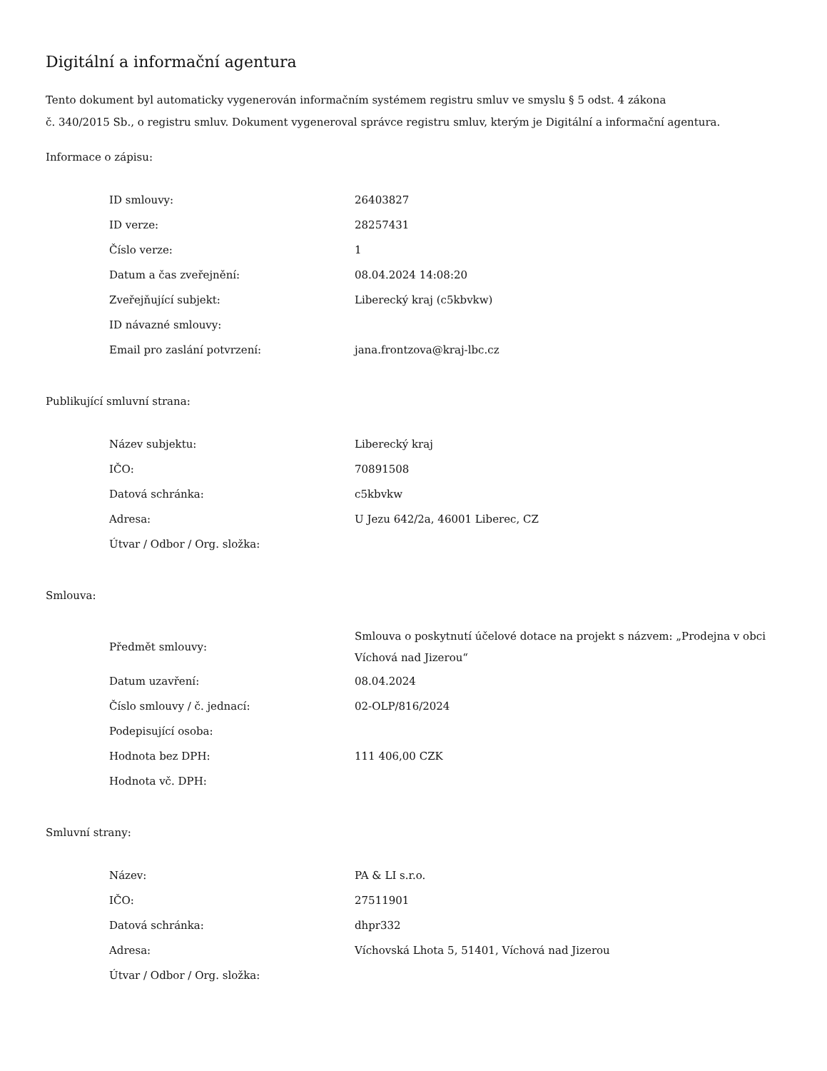Digitální a informační agentura
Tento dokument byl automaticky vygenerován informačním systémem registru smluv ve smyslu § 5 odst. 4 zákona
č. 340/2015 Sb., o registru smluv. Dokument vygeneroval správce registru smluv, kterým je Digitální a informační agentura.
Informace o zápisu:
| ID smlouvy: | 26403827 |
| ID verze: | 28257431 |
| Číslo verze: | 1 |
| Datum a čas zveřejnění: | 08.04.2024 14:08:20 |
| Zveřejňující subjekt: | Liberecký kraj (c5kbvkw) |
| ID návazné smlouvy: | |
| Email pro zaslání potvrzení: | jana.frontzova@kraj-lbc.cz |
Publikující smluvní strana:
| Název subjektu: | Liberecký kraj |
| IČO: | 70891508 |
| Datová schránka: | c5kbvkw |
| Adresa: | U Jezu 642/2a, 46001 Liberec, CZ |
| Útvar / Odbor / Org. složka: | |
Smlouva:
| Předmět smlouvy: | Smlouva o poskytnutí účelové dotace na projekt s názvem: „Prodejna v obci Víchová nad Jizerou“ |
| Datum uzavření: | 08.04.2024 |
| Číslo smlouvy / č. jednací: | 02-OLP/816/2024 |
| Podepisující osoba: | |
| Hodnota bez DPH: | 111 406,00 CZK |
| Hodnota vč. DPH: | |
Smluvní strany:
| Název: | PA & LI s.r.o. |
| IČO: | 27511901 |
| Datová schránka: | dhpr332 |
| Adresa: | Víchovská Lhota 5, 51401, Víchová nad Jizerou |
| Útvar / Odbor / Org. složka: | |